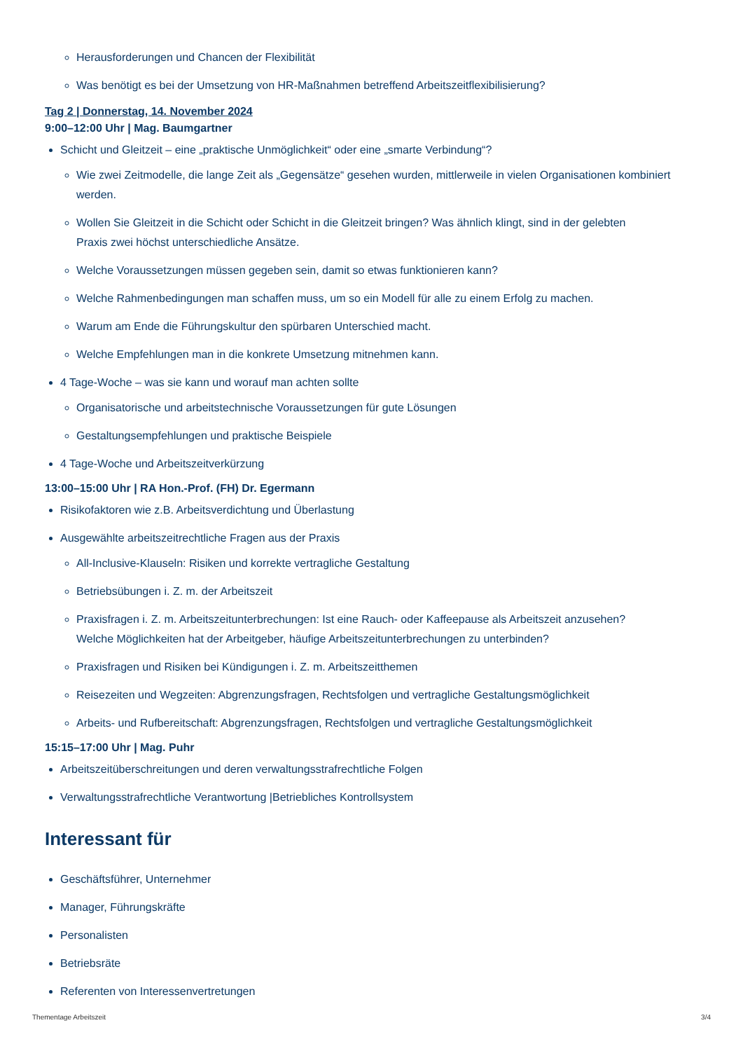Herausforderungen und Chancen der Flexibilität
Was benötigt es bei der Umsetzung von HR-Maßnahmen betreffend Arbeitszeitflexibilisierung?
Tag 2 | Donnerstag, 14. November 2024
9:00–12:00 Uhr | Mag. Baumgartner
Schicht und Gleitzeit – eine „praktische Unmöglichkeit“ oder eine „smarte Verbindung“?
Wie zwei Zeitmodelle, die lange Zeit als „Gegensätze“ gesehen wurden, mittlerweile in vielen Organisationen kombiniert werden.
Wollen Sie Gleitzeit in die Schicht oder Schicht in die Gleitzeit bringen? Was ähnlich klingt, sind in der gelebten
Praxis zwei höchst unterschiedliche Ansätze.
Welche Voraussetzungen müssen gegeben sein, damit so etwas funktionieren kann?
Welche Rahmenbedingungen man schaffen muss, um so ein Modell für alle zu einem Erfolg zu machen.
Warum am Ende die Führungskultur den spürbaren Unterschied macht.
Welche Empfehlungen man in die konkrete Umsetzung mitnehmen kann.
4 Tage-Woche – was sie kann und worauf man achten sollte
Organisatorische und arbeitstechnische Voraussetzungen für gute Lösungen
Gestaltungsempfehlungen und praktische Beispiele
4 Tage-Woche und Arbeitszeitverkürzung
13:00–15:00 Uhr | RA Hon.-Prof. (FH) Dr. Egermann
Risikofaktoren wie z.B. Arbeitsverdichtung und Überlastung
Ausgewählte arbeitszeitrechtliche Fragen aus der Praxis
All-Inclusive-Klauseln: Risiken und korrekte vertragliche Gestaltung
Betriebsübungen i. Z. m. der Arbeitszeit
Praxisfragen i. Z. m. Arbeitszeitunterbrechungen: Ist eine Rauch- oder Kaffeepause als Arbeitszeit anzusehen?
Welche Möglichkeiten hat der Arbeitgeber, häufige Arbeitszeitunterbrechungen zu unterbinden?
Praxisfragen und Risiken bei Kündigungen i. Z. m. Arbeitszeitthemen
Reisezeiten und Wegzeiten: Abgrenzungsfragen, Rechtsfolgen und vertragliche Gestaltungsmöglichkeit
Arbeits- und Rufbereitschaft: Abgrenzungsfragen, Rechtsfolgen und vertragliche Gestaltungsmöglichkeit
15:15–17:00 Uhr | Mag. Puhr
Arbeitszeitüberschreitungen und deren verwaltungsstrafrechtliche Folgen
Verwaltungsstrafrechtliche Verantwortung |Betriebliches Kontrollsystem
Interessant für
Geschäftsführer, Unternehmer
Manager, Führungskräfte
Personalisten
Betriebsräte
Referenten von Interessenvertretungen
Thementage Arbeitszeit 3/4